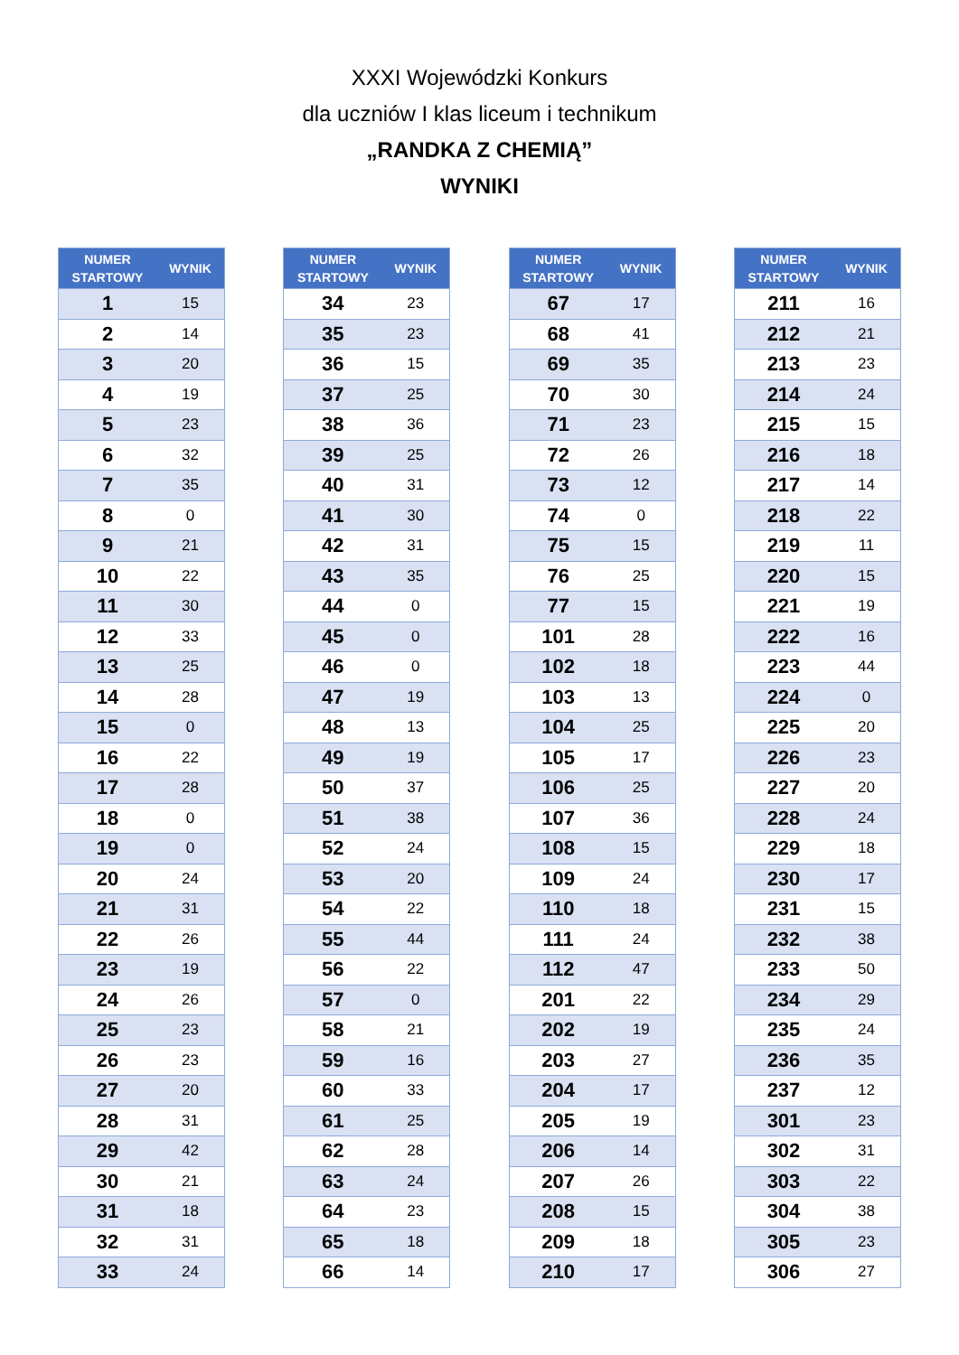XXXI Wojewódzki Konkurs
dla uczniów I klas liceum i technikum
„RANDKA Z CHEMIĄ”
WYNIKI
| NUMER STARTOWY | WYNIK |
| --- | --- |
| 1 | 15 |
| 2 | 14 |
| 3 | 20 |
| 4 | 19 |
| 5 | 23 |
| 6 | 32 |
| 7 | 35 |
| 8 | 0 |
| 9 | 21 |
| 10 | 22 |
| 11 | 30 |
| 12 | 33 |
| 13 | 25 |
| 14 | 28 |
| 15 | 0 |
| 16 | 22 |
| 17 | 28 |
| 18 | 0 |
| 19 | 0 |
| 20 | 24 |
| 21 | 31 |
| 22 | 26 |
| 23 | 19 |
| 24 | 26 |
| 25 | 23 |
| 26 | 23 |
| 27 | 20 |
| 28 | 31 |
| 29 | 42 |
| 30 | 21 |
| 31 | 18 |
| 32 | 31 |
| 33 | 24 |
| NUMER STARTOWY | WYNIK |
| --- | --- |
| 34 | 23 |
| 35 | 23 |
| 36 | 15 |
| 37 | 25 |
| 38 | 36 |
| 39 | 25 |
| 40 | 31 |
| 41 | 30 |
| 42 | 31 |
| 43 | 35 |
| 44 | 0 |
| 45 | 0 |
| 46 | 0 |
| 47 | 19 |
| 48 | 13 |
| 49 | 19 |
| 50 | 37 |
| 51 | 38 |
| 52 | 24 |
| 53 | 20 |
| 54 | 22 |
| 55 | 44 |
| 56 | 22 |
| 57 | 0 |
| 58 | 21 |
| 59 | 16 |
| 60 | 33 |
| 61 | 25 |
| 62 | 28 |
| 63 | 24 |
| 64 | 23 |
| 65 | 18 |
| 66 | 14 |
| NUMER STARTOWY | WYNIK |
| --- | --- |
| 67 | 17 |
| 68 | 41 |
| 69 | 35 |
| 70 | 30 |
| 71 | 23 |
| 72 | 26 |
| 73 | 12 |
| 74 | 0 |
| 75 | 15 |
| 76 | 25 |
| 77 | 15 |
| 101 | 28 |
| 102 | 18 |
| 103 | 13 |
| 104 | 25 |
| 105 | 17 |
| 106 | 25 |
| 107 | 36 |
| 108 | 15 |
| 109 | 24 |
| 110 | 18 |
| 111 | 24 |
| 112 | 47 |
| 201 | 22 |
| 202 | 19 |
| 203 | 27 |
| 204 | 17 |
| 205 | 19 |
| 206 | 14 |
| 207 | 26 |
| 208 | 15 |
| 209 | 18 |
| 210 | 17 |
| NUMER STARTOWY | WYNIK |
| --- | --- |
| 211 | 16 |
| 212 | 21 |
| 213 | 23 |
| 214 | 24 |
| 215 | 15 |
| 216 | 18 |
| 217 | 14 |
| 218 | 22 |
| 219 | 11 |
| 220 | 15 |
| 221 | 19 |
| 222 | 16 |
| 223 | 44 |
| 224 | 0 |
| 225 | 20 |
| 226 | 23 |
| 227 | 20 |
| 228 | 24 |
| 229 | 18 |
| 230 | 17 |
| 231 | 15 |
| 232 | 38 |
| 233 | 50 |
| 234 | 29 |
| 235 | 24 |
| 236 | 35 |
| 237 | 12 |
| 301 | 23 |
| 302 | 31 |
| 303 | 22 |
| 304 | 38 |
| 305 | 23 |
| 306 | 27 |